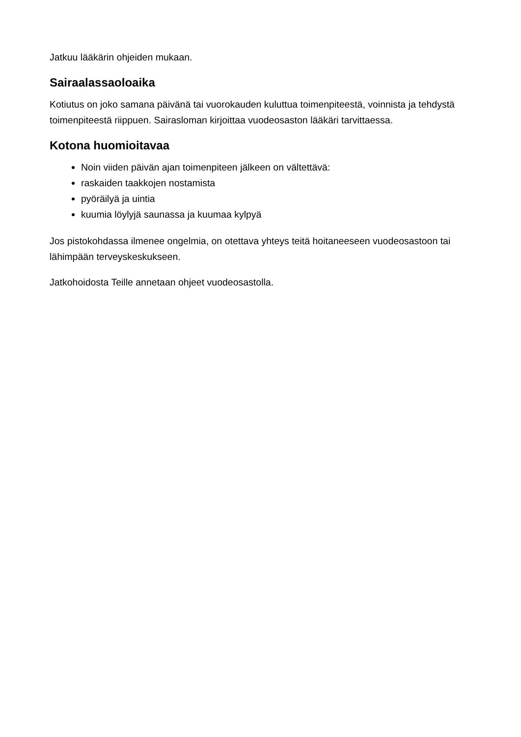Jatkuu lääkärin ohjeiden mukaan.
Sairaalassaoloaika
Kotiutus on joko samana päivänä tai vuorokauden kuluttua toimenpiteestä, voinnista ja tehdystä toimenpiteestä riippuen. Sairasloman kirjoittaa vuodeosaston lääkäri tarvittaessa.
Kotona huomioitavaa
Noin viiden päivän ajan toimenpiteen jälkeen on vältettävä:
raskaiden taakkojen nostamista
pyöräilyä ja uintia
kuumia löylyjä saunassa ja kuumaa kylpyä
Jos pistokohdassa ilmenee ongelmia, on otettava yhteys teitä hoitaneeseen vuodeosastoon tai lähimpään terveyskeskukseen.
Jatkohoidosta Teille annetaan ohjeet vuodeosastolla.